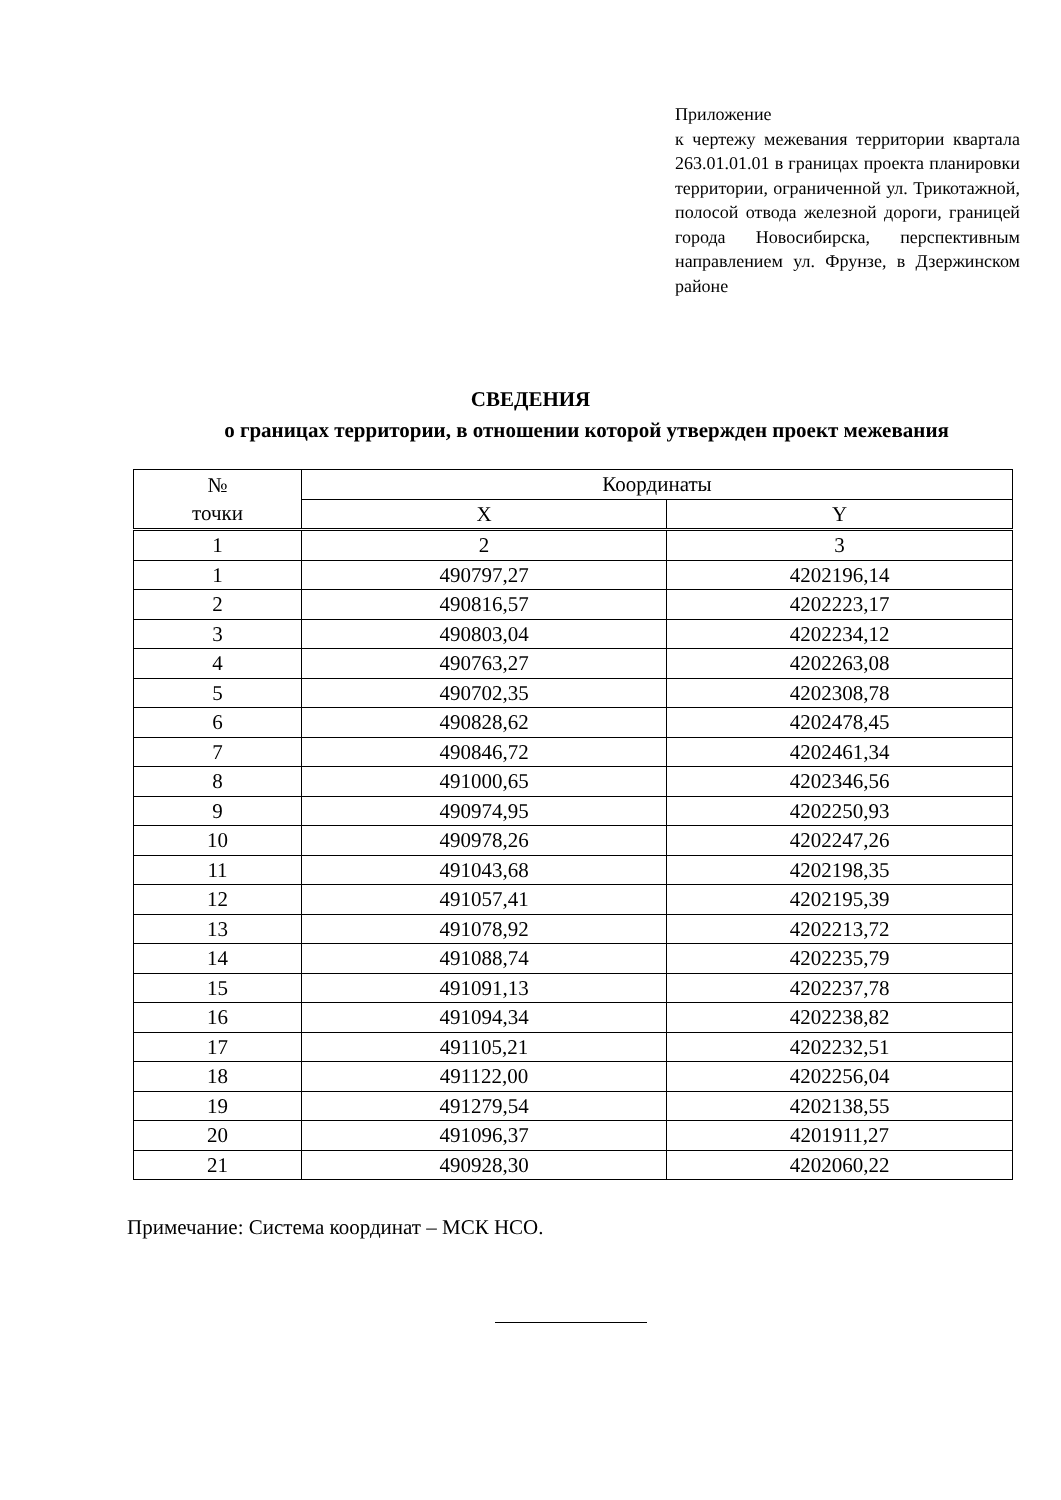Приложение
к чертежу межевания территории квартала 263.01.01.01 в границах проекта планировки территории, ограниченной ул. Трикотажной, полосой отвода железной дороги, границей города Новосибирска, перспективным направлением ул. Фрунзе, в Дзержинском районе
СВЕДЕНИЯ
о границах территории, в отношении которой утвержден проект межевания
| № точки | Координаты | |
| --- | --- | --- |
| | X | Y |
| 1 | 2 | 3 |
| 1 | 490797,27 | 4202196,14 |
| 2 | 490816,57 | 4202223,17 |
| 3 | 490803,04 | 4202234,12 |
| 4 | 490763,27 | 4202263,08 |
| 5 | 490702,35 | 4202308,78 |
| 6 | 490828,62 | 4202478,45 |
| 7 | 490846,72 | 4202461,34 |
| 8 | 491000,65 | 4202346,56 |
| 9 | 490974,95 | 4202250,93 |
| 10 | 490978,26 | 4202247,26 |
| 11 | 491043,68 | 4202198,35 |
| 12 | 491057,41 | 4202195,39 |
| 13 | 491078,92 | 4202213,72 |
| 14 | 491088,74 | 4202235,79 |
| 15 | 491091,13 | 4202237,78 |
| 16 | 491094,34 | 4202238,82 |
| 17 | 491105,21 | 4202232,51 |
| 18 | 491122,00 | 4202256,04 |
| 19 | 491279,54 | 4202138,55 |
| 20 | 491096,37 | 4201911,27 |
| 21 | 490928,30 | 4202060,22 |
Примечание: Система координат – МСК НСО.